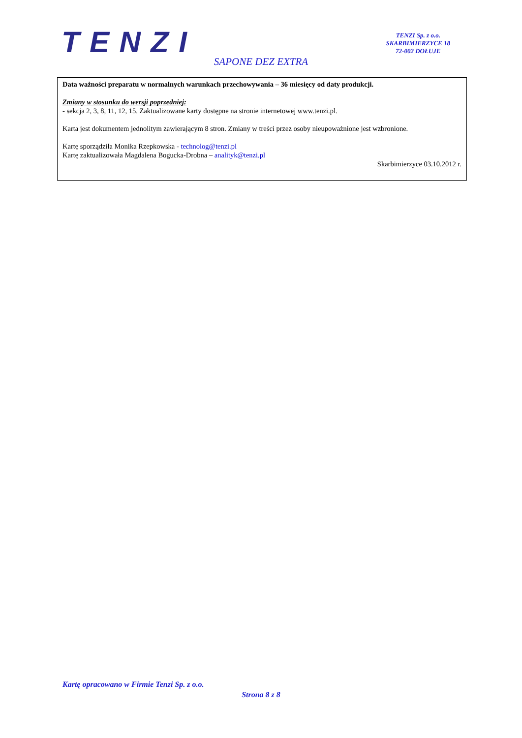TENZI
TENZI Sp. z o.o.
SKARBIMIERZYCE 18
72-002 DOŁUJE
SAPONE DEZ EXTRA
Data ważności preparatu w normalnych warunkach przechowywania – 36 miesięcy od daty produkcji.
Zmiany w stosunku do wersji poprzedniej:
- sekcja 2, 3, 8, 11, 12, 15. Zaktualizowane karty dostępne na stronie internetowej www.tenzi.pl.
Karta jest dokumentem jednolitym zawierającym 8 stron. Zmiany w treści przez osoby nieupoważnione jest wzbronione.
Kartę sporządziła Monika Rzepkowska - technolog@tenzi.pl
Kartę zaktualizowała Magdalena Bogucka-Drobna – analityk@tenzi.pl
Skarbimierzyce 03.10.2012 r.
Kartę opracowano w Firmie Tenzi Sp. z o.o.
Strona 8 z 8